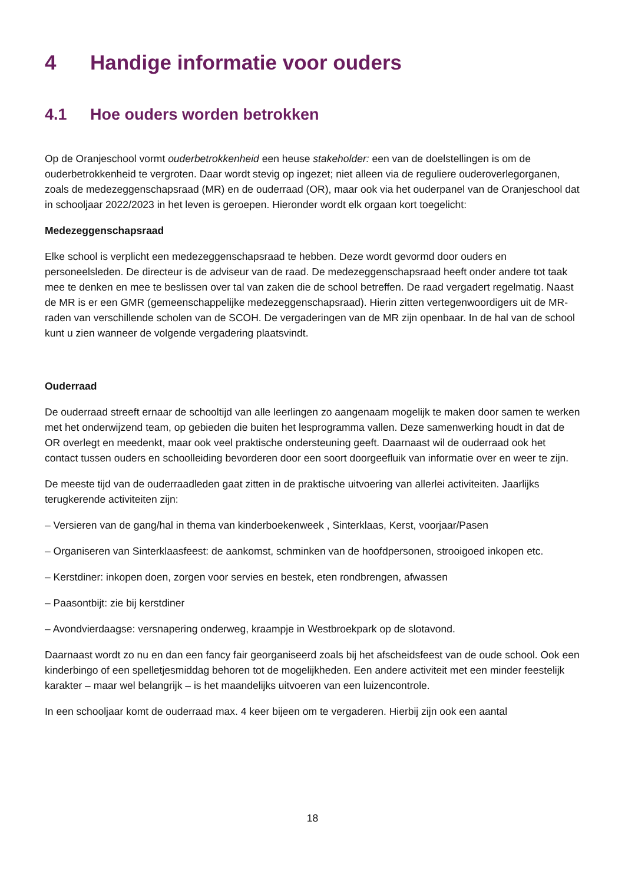4 Handige informatie voor ouders
4.1 Hoe ouders worden betrokken
Op de Oranjeschool vormt ouderbetrokkenheid een heuse stakeholder: een van de doelstellingen is om de ouderbetrokkenheid te vergroten. Daar wordt stevig op ingezet; niet alleen via de reguliere ouderoverlegorganen, zoals de medezeggenschapsraad (MR) en de ouderraad (OR), maar ook via het ouderpanel van de Oranjeschool dat in schooljaar 2022/2023 in het leven is geroepen. Hieronder wordt elk orgaan kort toegelicht:
Medezeggenschapsraad
Elke school is verplicht een medezeggenschapsraad te hebben. Deze wordt gevormd door ouders en personeelsleden. De directeur is de adviseur van de raad. De medezeggenschapsraad heeft onder andere tot taak mee te denken en mee te beslissen over tal van zaken die de school betreffen. De raad vergadert regelmatig. Naast de MR is er een GMR (gemeenschappelijke medezeggenschapsraad). Hierin zitten vertegenwoordigers uit de MR-raden van verschillende scholen van de SCOH. De vergaderingen van de MR zijn openbaar. In de hal van de school kunt u zien wanneer de volgende vergadering plaatsvindt.
Ouderraad
De ouderraad streeft ernaar de schooltijd van alle leerlingen zo aangenaam mogelijk te maken door samen te werken met het onderwijzend team, op gebieden die buiten het lesprogramma vallen. Deze samenwerking houdt in dat de OR overlegt en meedenkt, maar ook veel praktische ondersteuning geeft. Daarnaast wil de ouderraad ook het contact tussen ouders en schoolleiding bevorderen door een soort doorgeefluik van informatie over en weer te zijn.
De meeste tijd van de ouderraadleden gaat zitten in de praktische uitvoering van allerlei activiteiten. Jaarlijks terugkerende activiteiten zijn:
– Versieren van de gang/hal in thema van kinderboekenweek , Sinterklaas, Kerst, voorjaar/Pasen
– Organiseren van Sinterklaasfeest: de aankomst, schminken van de hoofdpersonen, strooigoed inkopen etc.
– Kerstdiner: inkopen doen, zorgen voor servies en bestek, eten rondbrengen, afwassen
– Paasontbijt: zie bij kerstdiner
– Avondvierdaagse: versnapering onderweg, kraampje in Westbroekpark op de slotavond.
Daarnaast wordt zo nu en dan een fancy fair georganiseerd zoals bij het afscheidsfeest van de oude school. Ook een kinderbingo of een spelletjesmiddag behoren tot de mogelijkheden. Een andere activiteit met een minder feestelijk karakter – maar wel belangrijk – is het maandelijks uitvoeren van een luizencontrole.
In een schooljaar komt de ouderraad max. 4 keer bijeen om te vergaderen. Hierbij zijn ook een aantal
18